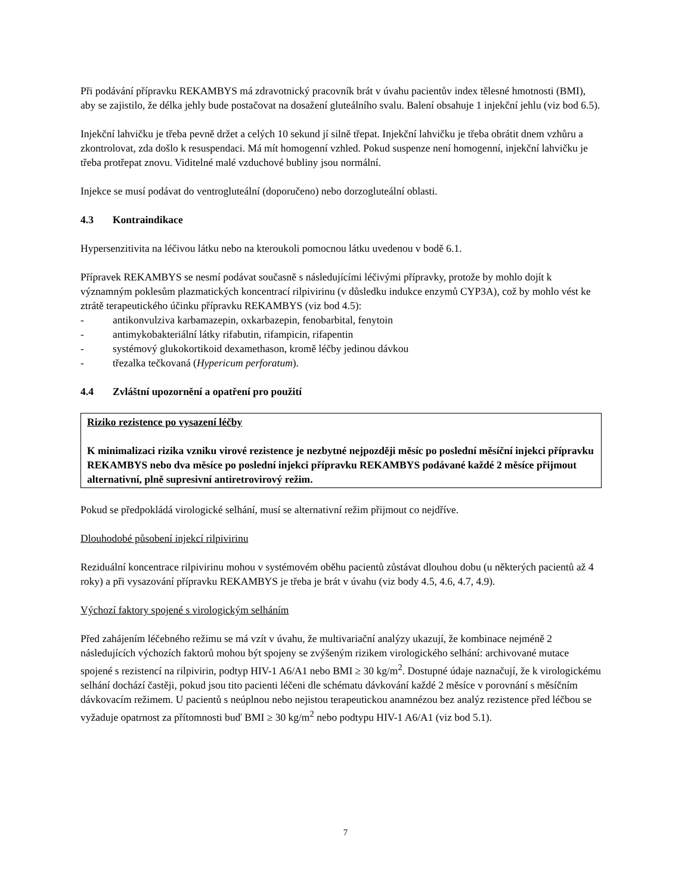Při podávání přípravku REKAMBYS má zdravotnický pracovník brát v úvahu pacientův index tělesné hmotnosti (BMI), aby se zajistilo, že délka jehly bude postačovat na dosažení gluteálního svalu. Balení obsahuje 1 injekční jehlu (viz bod 6.5).
Injekční lahvičku je třeba pevně držet a celých 10 sekund jí silně třepat. Injekční lahvičku je třeba obrátit dnem vzhůru a zkontrolovat, zda došlo k resuspendaci. Má mít homogenní vzhled. Pokud suspenze není homogenní, injekční lahvičku je třeba protřepat znovu. Viditelné malé vzduchové bubliny jsou normální.
Injekce se musí podávat do ventrogluteální (doporučeno) nebo dorzogluteální oblasti.
4.3 Kontraindikace
Hypersenzitivita na léčivou látku nebo na kteroukoli pomocnou látku uvedenou v bodě 6.1.
Přípravek REKAMBYS se nesmí podávat současně s následujícími léčivými přípravky, protože by mohlo dojít k významným poklesům plazmatických koncentrací rilpivirinu (v důsledku indukce enzymů CYP3A), což by mohlo vést ke ztrátě terapeutického účinku přípravku REKAMBYS (viz bod 4.5):
- antikonvulziva karbamazepin, oxkarbazepin, fenobarbital, fenytoin
- antimykobakteriální látky rifabutin, rifampicin, rifapentin
- systémový glukokortikoid dexamethason, kromě léčby jedinou dávkou
- třezalka tečkovaná (Hypericum perforatum).
4.4 Zvláštní upozornění a opatření pro použití
Riziko rezistence po vysazení léčby
K minimalizaci rizika vzniku virové rezistence je nezbytné nejpozději měsíc po poslední měsíční injekci přípravku REKAMBYS nebo dva měsíce po poslední injekci přípravku REKAMBYS podávané každé 2 měsíce přijmout alternativní, plně supresivní antiretrovirový režim.
Pokud se předpokládá virologické selhání, musí se alternativní režim přijmout co nejdříve.
Dlouhodobé působení injekcí rilpivirinu
Reziduální koncentrace rilpivirinu mohou v systémovém oběhu pacientů zůstávat dlouhou dobu (u některých pacientů až 4 roky) a při vysazování přípravku REKAMBYS je třeba je brát v úvahu (viz body 4.5, 4.6, 4.7, 4.9).
Výchozí faktory spojené s virologickým selháním
Před zahájením léčebného režimu se má vzít v úvahu, že multivariační analýzy ukazují, že kombinace nejméně 2 následujících výchozích faktorů mohou být spojeny se zvýšeným rizikem virologického selhání: archivované mutace spojené s rezistencí na rilpivirin, podtyp HIV-1 A6/A1 nebo BMI ≥ 30 kg/m<sup>2</sup>. Dostupné údaje naznačují, že k virologickému selhání dochází častěji, pokud jsou tito pacienti léčeni dle schématu dávkování každé 2 měsíce v porovnání s měsíčním dávkovacím režimem. U pacientů s neúplnou nebo nejistou terapeutickou anamnézou bez analýz rezistence před léčbou se vyžaduje opatrnost za přítomnosti buď BMI ≥ 30 kg/m<sup>2</sup> nebo podtypu HIV-1 A6/A1 (viz bod 5.1).
7